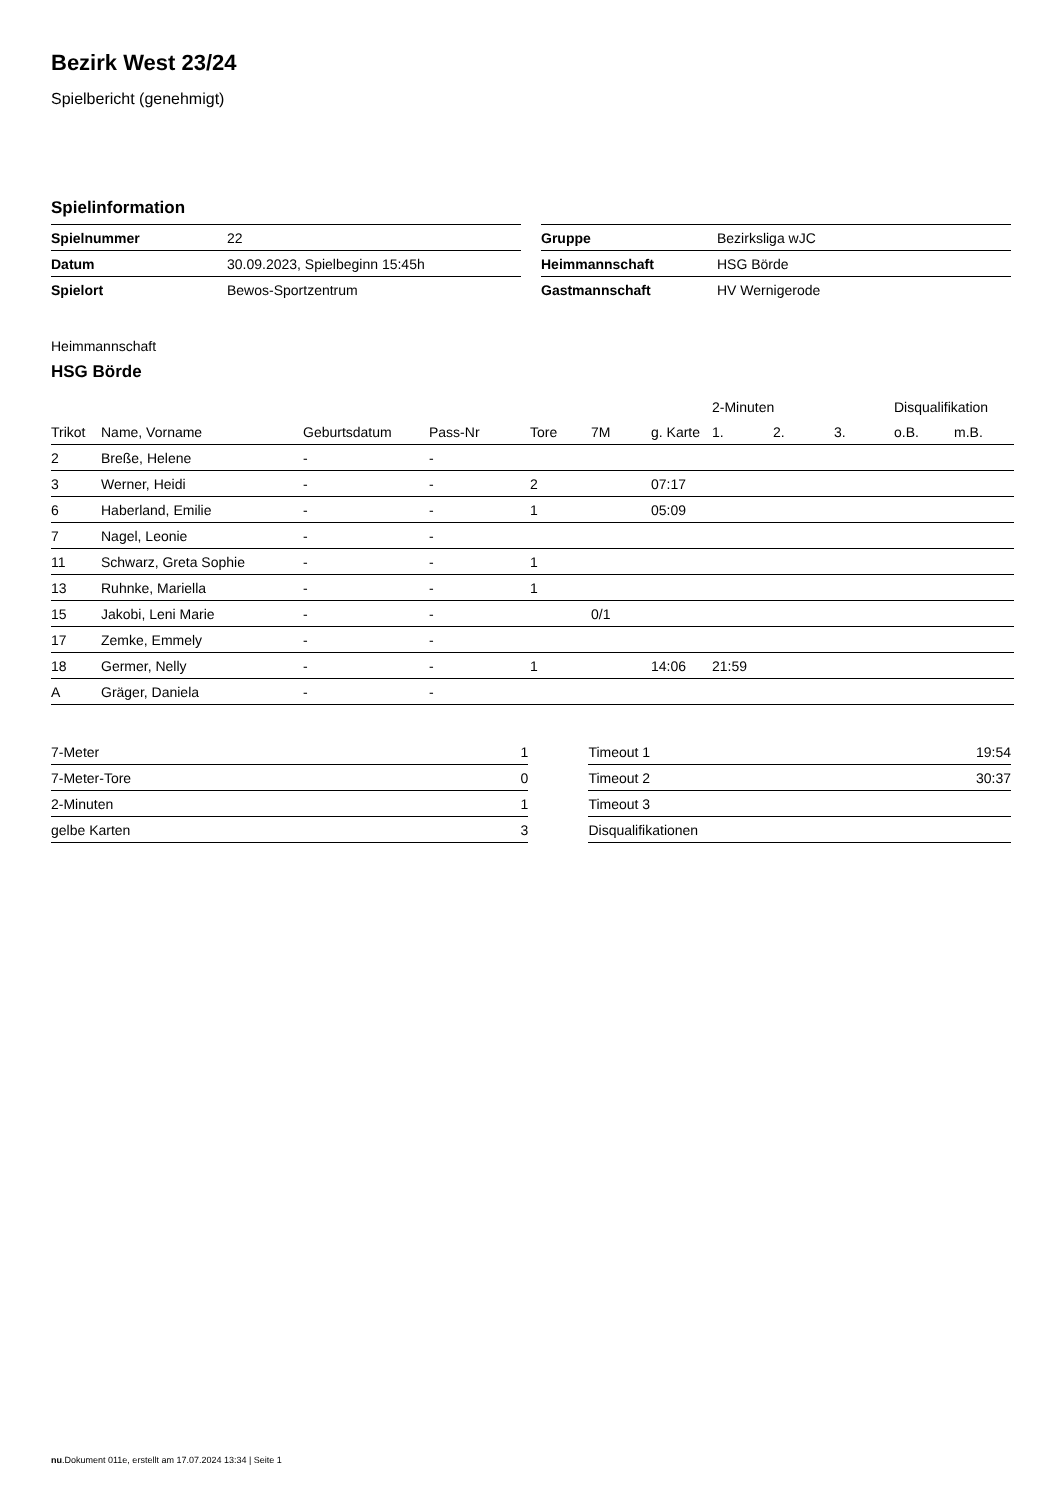Bezirk West 23/24
Spielbericht (genehmigt)
Spielinformation
| Spielnummer | 22 |
| Datum | 30.09.2023, Spielbeginn 15:45h |
| Spielort | Bewos-Sportzentrum |
| Gruppe | Bezirksliga wJC |
| Heimmannschaft | HSG Börde |
| Gastmannschaft | HV Wernigerode |
Heimmannschaft
HSG Börde
| | | | | | | | 2-Minuten | | | Disqualifikation | |
| --- | --- | --- | --- | --- | --- | --- | --- | --- | --- | --- | --- |
| Trikot | Name, Vorname | Geburtsdatum | Pass-Nr | Tore | 7M | g. Karte | 1. | 2. | 3. | o.B. | m.B. |
| 2 | Breße, Helene | - | - | | | | | | | | |
| 3 | Werner, Heidi | - | - | 2 | | 07:17 | | | | | |
| 6 | Haberland, Emilie | - | - | 1 | | 05:09 | | | | | |
| 7 | Nagel, Leonie | - | - | | | | | | | | |
| 11 | Schwarz, Greta Sophie | - | - | 1 | | | | | | | |
| 13 | Ruhnke, Mariella | - | - | 1 | | | | | | | |
| 15 | Jakobi, Leni Marie | - | - | | 0/1 | | | | | | |
| 17 | Zemke, Emmely | - | - | | | | | | | | |
| 18 | Germer, Nelly | - | - | 1 | | 14:06 | 21:59 | | | | |
| A | Gräger, Daniela | - | - | | | | | | | | |
| 7-Meter | 1 |
| 7-Meter-Tore | 0 |
| 2-Minuten | 1 |
| gelbe Karten | 3 |
| Timeout 1 | 19:54 |
| Timeout 2 | 30:37 |
| Timeout 3 | |
| Disqualifikationen | |
nu.Dokument 011e, erstellt am 17.07.2024 13:34 | Seite 1